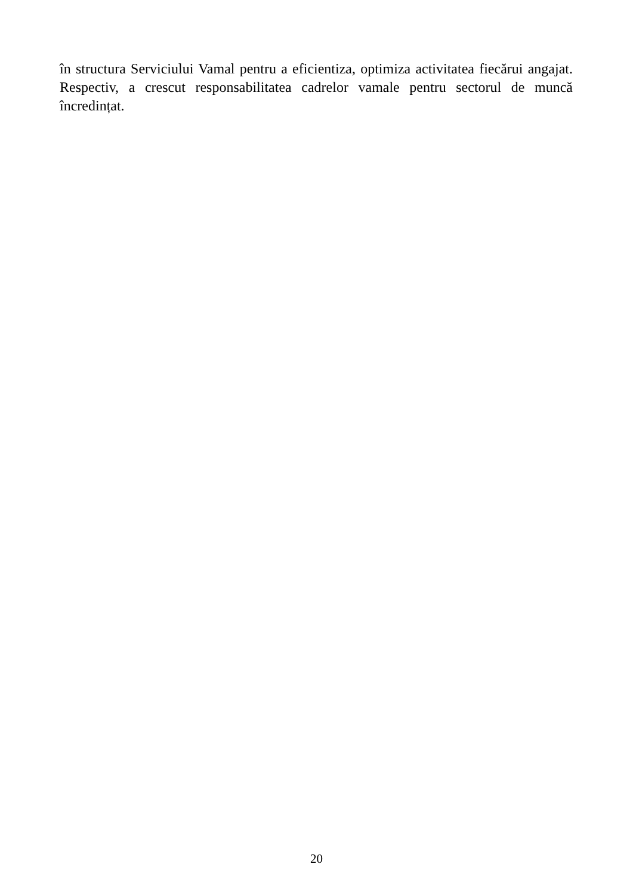în structura Serviciului Vamal pentru a eficientiza, optimiza activitatea fiecărui angajat. Respectiv, a crescut responsabilitatea cadrelor vamale pentru sectorul de muncă încredințat.
20